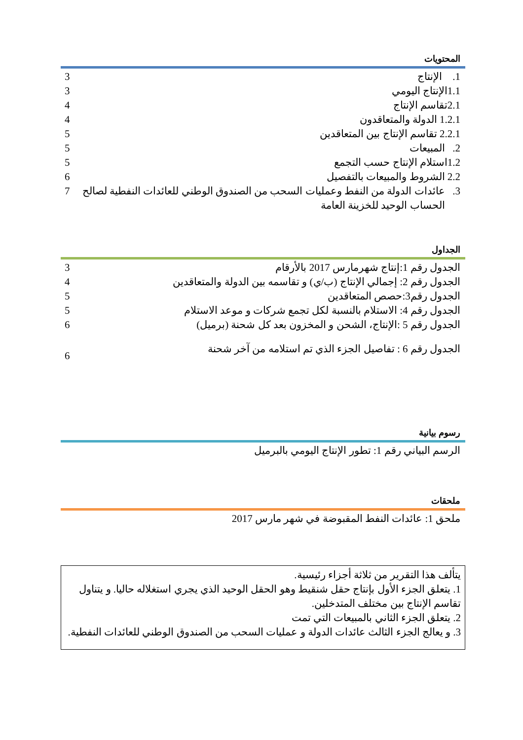المحتويات
1. الإنتاج 3
1.1الإنتاج اليومي 3
2.1تقاسم الإنتاج 4
1.2.1 الدولة والمتعاقدون 4
2.2.1 تقاسم الإنتاج بين المتعاقدين 5
2. المبيعات 5
1.2استلام الإنتاج حسب التجمع 5
2.2 الشروط والمبيعات بالتفصيل 6
3. عائدات الدولة من النفط وعمليات السحب من الصندوق الوطني للعائدات النفطية لصالح
الحساب الوحيد للخزينة العامة 7
الجداول
الجدول رقم 1:إنتاج شهرمارس 2017 بالأرقام 3
الجدول رقم 2: إجمالي الإنتاج (ب/ي) و تقاسمه بين الدولة والمتعاقدين 4
الجدول رقم3:حصص المتعاقدين 5
الجدول رقم 4: الاستلام بالنسبة لكل تجمع شركات و موعد الاستلام 5
الجدول رقم 5 :الإنتاج، الشحن و المخزون بعد كل شحنة (برميل) 6
الجدول رقم 6 : تفاصيل الجزء الذي تم استلامه من آخر شحنة 6
رسوم بيانية
الرسم البياني رقم 1: تطور الإنتاج اليومي بالبرميل
ملحقات
ملحق 1: عائدات النفط المقبوضة في شهر مارس 2017
يتألف هذا التقرير من ثلاثة أجزاء رئيسية.
1. يتعلق الجزء الأول بإنتاج حقل شنقيط وهو الحقل الوحيد الذي يجري استغلاله حاليا. و يتناول تقاسم الإنتاج بين مختلف المتدخلين.
2. يتعلق الجزء الثاني بالمبيعات التي تمت
3. و يعالج الجزء الثالث عائدات الدولة و عمليات السحب من الصندوق الوطني للعائدات النفطية.